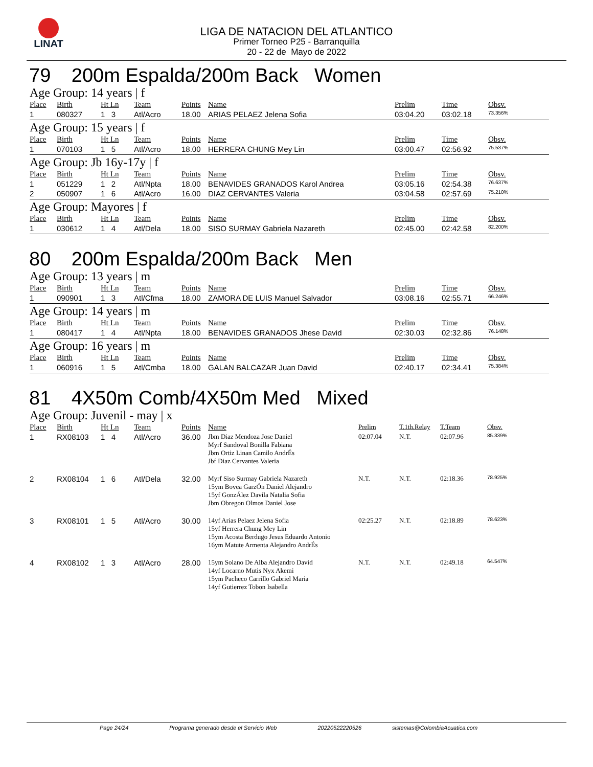LINAT
LIGA DE NATACION DEL ATLANTICO
Primer Torneo P25 - Barranquilla
20 - 22 de Mayo de 2022
79 200m Espalda/200m Back Women
Age Group: 14 years | f
| Place | Birth | Ht Ln | Team | Points | Name | Prelim | Time | Obsv. |
| --- | --- | --- | --- | --- | --- | --- | --- | --- |
| 1 | 080327 | 1 3 | Atl/Acro | 18.00 | ARIAS PELAEZ Jelena Sofia | 03:04.20 | 03:02.18 | 73.356% |
Age Group: 15 years | f
| Place | Birth | Ht Ln | Team | Points | Name | Prelim | Time | Obsv. |
| --- | --- | --- | --- | --- | --- | --- | --- | --- |
| 1 | 070103 | 1 5 | Atl/Acro | 18.00 | HERRERA CHUNG Mey Lin | 03:00.47 | 02:56.92 | 75.537% |
Age Group: Jb 16y-17y | f
| Place | Birth | Ht Ln | Team | Points | Name | Prelim | Time | Obsv. |
| --- | --- | --- | --- | --- | --- | --- | --- | --- |
| 1 | 051229 | 1 2 | Atl/Npta | 18.00 | BENAVIDES GRANADOS Karol Andrea | 03:05.16 | 02:54.38 | 76.637% |
| 2 | 050907 | 1 6 | Atl/Acro | 16.00 | DIAZ CERVANTES Valeria | 03:04.58 | 02:57.69 | 75.210% |
Age Group: Mayores | f
| Place | Birth | Ht Ln | Team | Points | Name | Prelim | Time | Obsv. |
| --- | --- | --- | --- | --- | --- | --- | --- | --- |
| 1 | 030612 | 1 4 | Atl/Dela | 18.00 | SISO SURMAY Gabriela Nazareth | 02:45.00 | 02:42.58 | 82.200% |
80 200m Espalda/200m Back Men
Age Group: 13 years | m
| Place | Birth | Ht Ln | Team | Points | Name | Prelim | Time | Obsv. |
| --- | --- | --- | --- | --- | --- | --- | --- | --- |
| 1 | 090901 | 1 3 | Atl/Cfma | 18.00 | ZAMORA DE LUIS Manuel Salvador | 03:08.16 | 02:55.71 | 66.246% |
Age Group: 14 years | m
| Place | Birth | Ht Ln | Team | Points | Name | Prelim | Time | Obsv. |
| --- | --- | --- | --- | --- | --- | --- | --- | --- |
| 1 | 080417 | 1 4 | Atl/Npta | 18.00 | BENAVIDES GRANADOS Jhese David | 02:30.03 | 02:32.86 | 76.148% |
Age Group: 16 years | m
| Place | Birth | Ht Ln | Team | Points | Name | Prelim | Time | Obsv. |
| --- | --- | --- | --- | --- | --- | --- | --- | --- |
| 1 | 060916 | 1 5 | Atl/Cmba | 18.00 | GALAN BALCAZAR Juan David | 02:40.17 | 02:34.41 | 75.384% |
81 4X50m Comb/4X50m Med Mixed
Age Group: Juvenil - may | x
| Place | Birth | Ht Ln | Team | Points | Name | Prelim | T.1th.Relay | T.Team | Obsv. |
| --- | --- | --- | --- | --- | --- | --- | --- | --- | --- |
| 1 | RX08103 | 1 4 | Atl/Acro | 36.00 | Jbm Diaz Mendoza Jose Daniel Myrf Sandoval Bonilla Fabiana Jbm Ortiz Linan Camilo AndrÉs Jbf Diaz Cervantes Valeria | 02:07.04 | N.T. | 02:07.96 | 85.339% |
| 2 | RX08104 | 1 6 | Atl/Dela | 32.00 | Myrf Siso Surmay Gabriela Nazareth 15ym Bovea GarzÓn Daniel Alejandro 15yf GonzÁlez Davila Natalia Sofia Jbm Obregon Olmos Daniel Jose | N.T. | N.T. | 02:18.36 | 78.925% |
| 3 | RX08101 | 1 5 | Atl/Acro | 30.00 | 14yf Arias Pelaez Jelena Sofia 15yf Herrera Chung Mey Lin 15ym Acosta Berdugo Jesus Eduardo Antonio 16ym Matute Armenta Alejandro AndrÉs | 02:25.27 | N.T. | 02:18.89 | 78.623% |
| 4 | RX08102 | 1 3 | Atl/Acro | 28.00 | 15ym Solano De Alba Alejandro David 14yf Locarno Mutis Nyx Akemi 15ym Pacheco Carrillo Gabriel Maria 14yf Gutierrez Tobon Isabella | N.T. | N.T. | 02:49.18 | 64.547% |
Page 24/24 Programa generado desde el Servicio Web 20220522220526 sistemas@ColombiaAcuatica.com